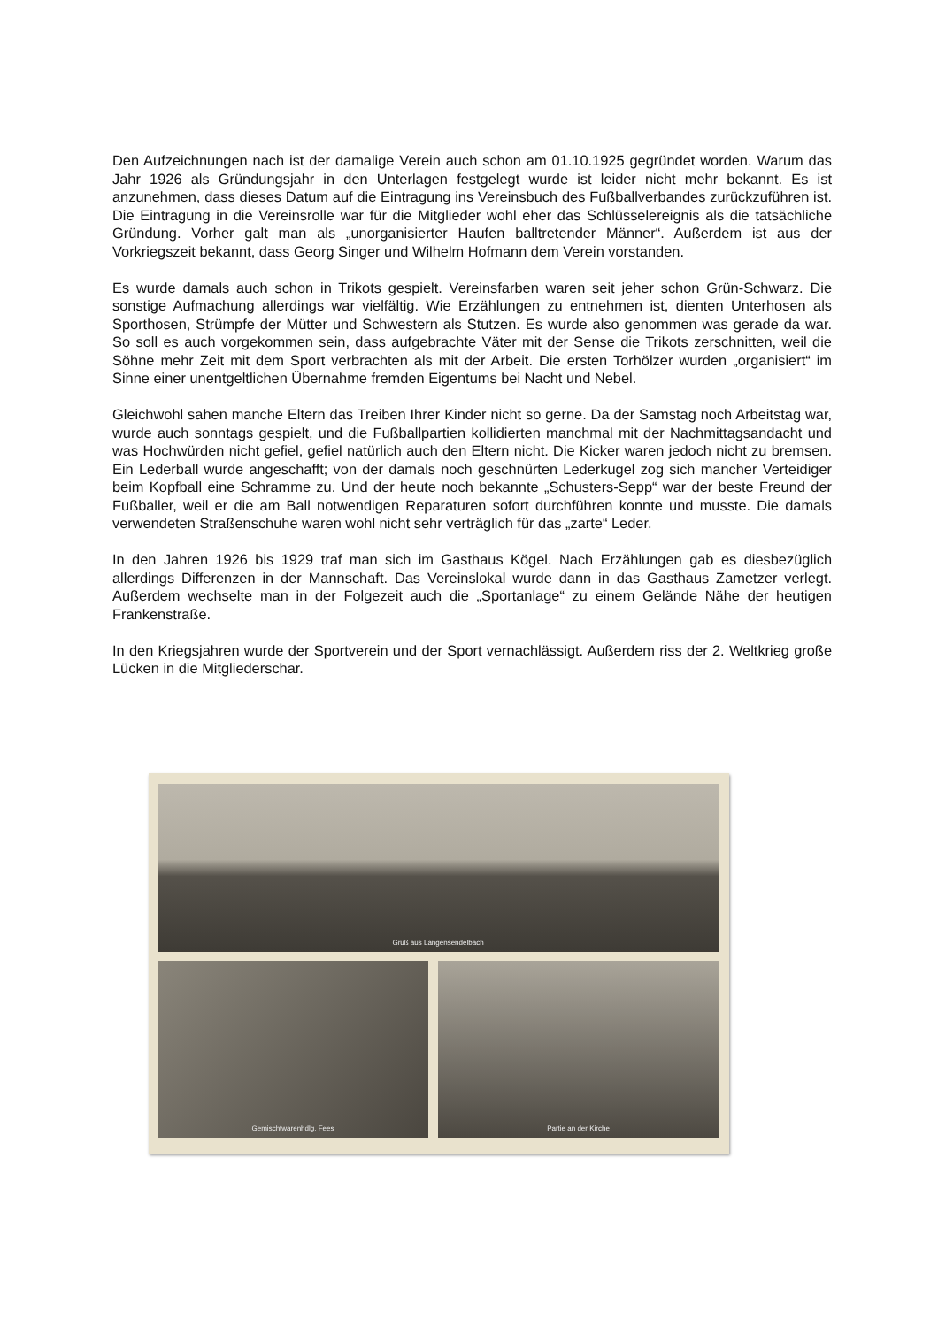Den Aufzeichnungen nach ist der damalige Verein auch schon am 01.10.1925 gegründet worden. Warum das Jahr 1926 als Gründungsjahr in den Unterlagen festgelegt wurde ist leider nicht mehr bekannt. Es ist anzunehmen, dass dieses Datum auf die Eintragung ins Vereinsbuch des Fußballverbandes zurückzuführen ist. Die Eintragung in die Vereinsrolle war für die Mitglieder wohl eher das Schlüsselereignis als die tatsächliche Gründung. Vorher galt man als „unorganisierter Haufen balltretender Männer“. Außerdem ist aus der Vorkriegszeit bekannt, dass Georg Singer und Wilhelm Hofmann dem Verein vorstanden.
Es wurde damals auch schon in Trikots gespielt. Vereinsfarben waren seit jeher schon Grün-Schwarz. Die sonstige Aufmachung allerdings war vielfältig. Wie Erzählungen zu entnehmen ist, dienten Unterhosen als Sporthosen, Strümpfe der Mütter und Schwestern als Stutzen. Es wurde also genommen was gerade da war. So soll es auch vorgekommen sein, dass aufgebrachte Väter mit der Sense die Trikots zerschnitten, weil die Söhne mehr Zeit mit dem Sport verbrachten als mit der Arbeit. Die ersten Torhölzer wurden „organisiert“ im Sinne einer unentgeltlichen Übernahme fremden Eigentums bei Nacht und Nebel.
Gleichwohl sahen manche Eltern das Treiben Ihrer Kinder nicht so gerne. Da der Samstag noch Arbeitstag war, wurde auch sonntags gespielt, und die Fußballpartien kollidierten manchmal mit der Nachmittagsandacht und was Hochwürden nicht gefiel, gefiel natürlich auch den Eltern nicht. Die Kicker waren jedoch nicht zu bremsen. Ein Lederball wurde angeschafft; von der damals noch geschnürten Lederkugel zog sich mancher Verteidiger beim Kopfball eine Schramme zu. Und der heute noch bekannte „Schusters-Sepp“ war der beste Freund der Fußballer, weil er die am Ball notwendigen Reparaturen sofort durchführen konnte und musste. Die damals verwendeten Straßenschuhe waren wohl nicht sehr verträglich für das „zarte“ Leder.
In den Jahren 1926 bis 1929 traf man sich im Gasthaus Kögel. Nach Erzählungen gab es diesbezüglich allerdings Differenzen in der Mannschaft. Das Vereinslokal wurde dann in das Gasthaus Zametzer verlegt. Außerdem wechselte man in der Folgezeit auch die „Sportanlage“ zu einem Gelände Nähe der heutigen Frankenstraße.
In den Kriegsjahren wurde der Sportverein und der Sport vernachlässigt. Außerdem riss der 2. Weltkrieg große Lücken in die Mitgliederschar.
Gruß aus Langensendelbach
Gemischtwarenhdlg. Fees Partie an der Kirche